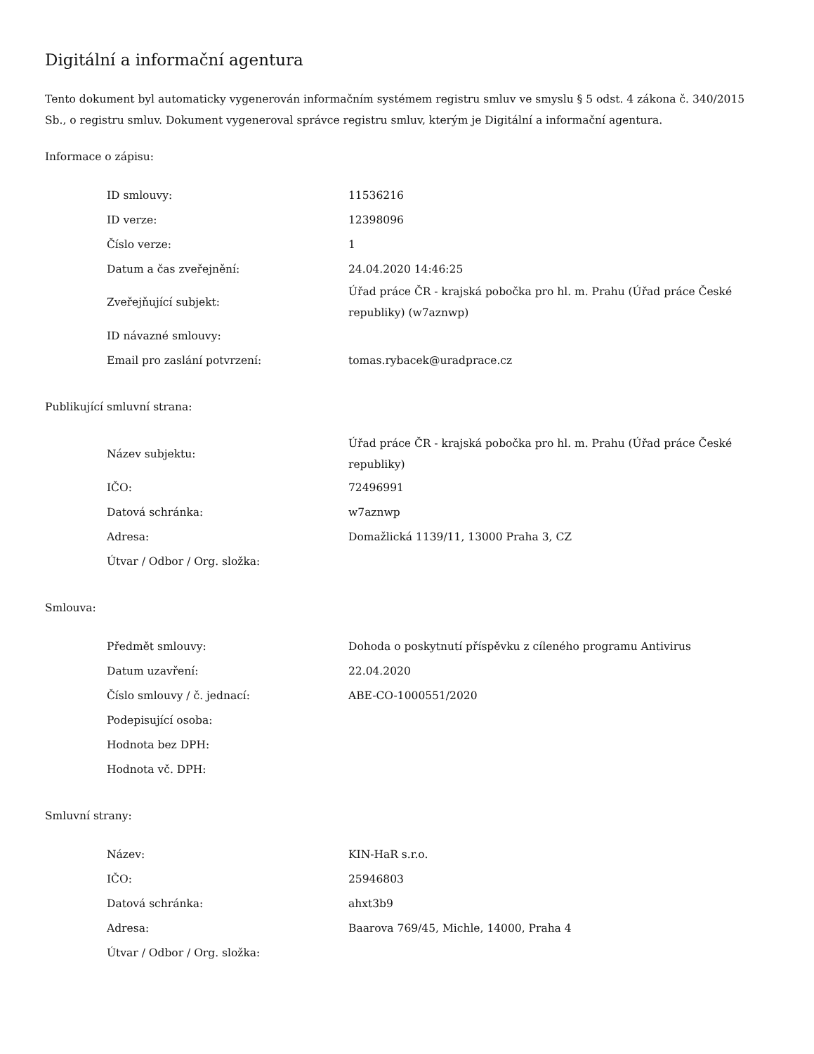Digitální a informační agentura
Tento dokument byl automaticky vygenerován informačním systémem registru smluv ve smyslu § 5 odst. 4 zákona č. 340/2015 Sb., o registru smluv. Dokument vygeneroval správce registru smluv, kterým je Digitální a informační agentura.
Informace o zápisu:
| ID smlouvy: | 11536216 |
| ID verze: | 12398096 |
| Číslo verze: | 1 |
| Datum a čas zveřejnění: | 24.04.2020 14:46:25 |
| Zveřejňující subjekt: | Úřad práce ČR - krajská pobočka pro hl. m. Prahu (Úřad práce České republiky) (w7aznwp) |
| ID návazné smlouvy: | |
| Email pro zaslání potvrzení: | tomas.rybacek@uradprace.cz |
Publikující smluvní strana:
| Název subjektu: | Úřad práce ČR - krajská pobočka pro hl. m. Prahu (Úřad práce České republiky) |
| IČO: | 72496991 |
| Datová schránka: | w7aznwp |
| Adresa: | Domažlická 1139/11, 13000 Praha 3, CZ |
| Útvar / Odbor / Org. složka: | |
Smlouva:
| Předmět smlouvy: | Dohoda o poskytnutí příspěvku z cíleného programu Antivirus |
| Datum uzavření: | 22.04.2020 |
| Číslo smlouvy / č. jednací: | ABE-CO-1000551/2020 |
| Podepisující osoba: | |
| Hodnota bez DPH: | |
| Hodnota vč. DPH: | |
Smluvní strany:
| Název: | KIN-HaR s.r.o. |
| IČO: | 25946803 |
| Datová schránka: | ahxt3b9 |
| Adresa: | Baarova 769/45, Michle, 14000, Praha 4 |
| Útvar / Odbor / Org. složka: | |